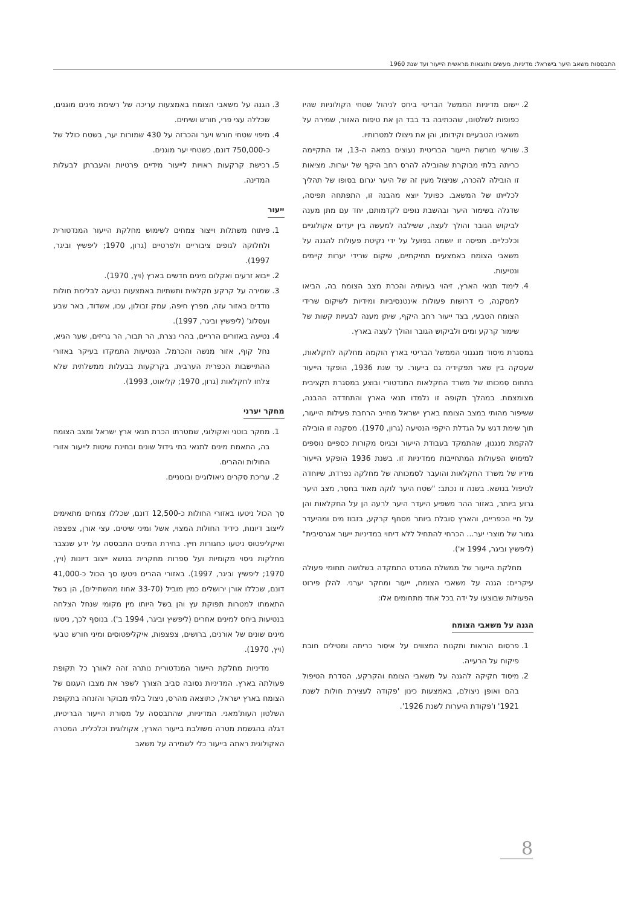התבססות משאב היער בישראל: מדיניות, מעשים ותוצאות מראשית הייעור ועד שנת 1960
2. יישום מדיניות הממשל הבריטי ביחס לניהול שטחי הקולוניות שהיו כפופות לשלטונו, שהכתיבה בד בבד הן את טיפוח האזור, שמירה על משאביו הטבעיים וקידומו, והן את ניצולו למטרותיו.
3. שורשי מורשת הייעור הבריטית נעוצים במאה ה-13, אז התקיימה כריתה בלתי מבוקרת שהובילה להרס רחב היקף של יערות. מציאות זו הובילה להכרה, שניצול מעין זה של היער יגרום בסופו של תהליך לכלייתו של המשאב. כפועל יוצא מהבנה זו, התפתחה תפיסה, שדגלה בשימור היער ובהשבת נופים לקדמותם, יחד עם מתן מענה לביקוש הגובר והולך לעצה, ששילבה למעשה בין יעדים אקולוגיים וכלכליים. תפיסה זו יושמה בפועל על ידי נקיטת פעולות להגנה על משאבי הצומח באמצעים תחיקתיים, שיקום שרידי יערות קיימים ונטיעות.
4. לימוד תנאי הארץ, זיהוי בעיותיה והכרת מצב הצומח בה, הביאו למסקנה, כי דרושות פעולות אינטנסיביות ומידיות לשיקום שרידי הצומח הטבעי, בצד ייעור רחב היקף, שיתן מענה לבעיות קשות של שימור קרקע ומים ולביקוש הגובר והולך לעצה בארץ.
במסגרת מיסוד מנגנוני הממשל הבריטי בארץ הוקמה מחלקה לחקלאות, שעסקה בין שאר תפקידיה גם בייעור. עד שנת 1936, הופקד הייעור בתחום סמכותו של משרד החקלאות המנדטורי ובוצע במסגרת תקציבית מצומצמת. במהלך תקופה זו נלמדו תנאי הארץ והתחדדה ההבנה, ששיפור מהותי במצב הצומח בארץ ישראל מחייב הרחבת פעילות הייעור, תוך שימת דגש על הגדלת היקפי הנטיעה (גרון, 1970). מסקנה זו הובילה להקמת מנגנון, שהתמקד בעבודת הייעור ובגיוס מקורות כספיים נוספים למימוש הפעולות המתחייבות ממדיניות זו. בשנת 1936 הופקע הייעור מידיו של משרד החקלאות והועבר לסמכותה של מחלקה נפרדת, שיוחדה לטיפול בנושא. בשנה זו נכתב: "שטח היער לוקה מאוד בחסר, מצב היער גרוע ביותר, באזור ההר משפיע היעדר היער לרעה הן על החקלאות והן על חיי הכפריים, והארץ סובלת ביותר מסחף קרקע, בזבוז מים ומהיעדר גמור של מוצרי יער... הכרחי להתחיל ללא דיחוי במדיניות ייעור אגרסיבית" (ליפשיץ וביגר, 1994 א').
מחלקת הייעור של ממשלת המנדט התמקדה בשלושה תחומי פעולה עיקריים: הגנה על משאבי הצומח, ייעור ומחקר יערני. להלן פירוט הפעולות שבוצעו על ידה בכל אחד מתחומים אלו:
הגנה על משאבי הצומח
1. פרסום הוראות ותקנות המצווים על איסור כריתה ומטילים חובת פיקוח על הרעייה.
2. מיסוד חקיקה להגנה על משאבי הצומח והקרקע, הסדרת הטיפול בהם ואופן ניצולם, באמצעות כינון 'פקודה לעצירת חולות לשנת 1921' ו'פקודת היערות לשנת 1926'.
3. הגנה על משאבי הצומח באמצעות עריכה של רשימת מינים מוגנים, שכללה עצי פרי, חורש ושיחים.
4. מיפוי שטחי חורש ויער והכרזה על 430 שמורות יער, בשטח כולל של כ-750,000 דונם, כשטחי יער מוגנים.
5. רכישת קרקעות ראויות לייעור מידיים פרטיות והעברתן לבעלות המדינה.
ייעור
1. פיתוח משתלות וייצור צמחים לשימוש מחלקת הייעור המנדטורית ולחלוקה לגופים ציבוריים ולפרטיים (גרון, 1970; ליפשיץ וביגר, 1997).
2. ייבוא זרעים ואקלום מינים חדשים בארץ (ויץ, 1970).
3. שמירה על קרקע חקלאית ותשתיות באמצעות נטיעה לבלימת חולות נודדים באזור עזה, מפרץ חיפה, עמק זבולון, עכו, אשדוד, באר שבע ועסלוג' (ליפשיץ וביגר, 1997).
4. נטיעה באזורים הרריים, בהרי נצרת, הר תבור, הר גריזים, שער הגיא, נחל קוף, אזור מנשה והכרמל. הנטיעות התמקדו בעיקר באזורי ההתיישבות הכפרית הערבית, בקרקעות בבעלות ממשלתית שלא צלחו לחקלאות (גרון, 1970; קליאוט, 1993).
מחקר יערני
1. מחקר בוטני ואקולוגי, שמטרתו הכרת תנאי ארץ ישראל ומצב הצומח בה, התאמת מינים לתנאי בתי גידול שונים ובחינת שיטות לייעור אזורי החולות וההרים.
2. עריכת סקרים גיאולוגיים ובוטניים.
סך הכול ניטעו באזורי החולות כ-12,500 דונם, שכללו צמחים מתאימים לייצוב דיונות, כידיד החולות המצוי, אשל ומיני שיטים. עצי אורן, צפצפה ואיקליפטוס ניטעו כחגורות חיץ. בחירת המינים התבססה על ידע שנצבר מחלקות ניסוי מקומיות ועל ספרות מחקרית בנושא ייצוב דיונות (ויץ, 1970; ליפשיץ וביגר, 1997). באזורי ההרים ניטעו סך הכול כ-41,000 דונם, שכללו אורן ירושלים כמין מוביל (33-70 אחוז מהשתילים), הן בשל התאמתו למטרות תפוקת עץ והן בשל היותו מין מקומי שנחל הצלחה בנטיעות ביחס למינים אחרים (ליפשיץ וביגר, 1994 ב'). בנוסף לכך, ניטעו מינים שונים של אורנים, ברושים, צפצפות, איקליפטוסים ומיני חורש טבעי (ויץ, 1970).
מדיניות מחלקת הייעור המנדטורית נותרה זהה לאורך כל תקופת פעולתה בארץ. המדיניות נסובה סביב הצורך לשפר את מצבו העגום של הצומח בארץ ישראל, כתוצאה מהרס, ניצול בלתי מבוקר והזנחה בתקופת השלטון העות'מאני. המדיניות, שהתבססה על מסורת הייעור הבריטית, דגלה בהגשמת מטרה משולבת בייעור הארץ, אקולוגית וכלכלית. המטרה האקולוגית ראתה בייעור כלי לשמירה על משאב
8